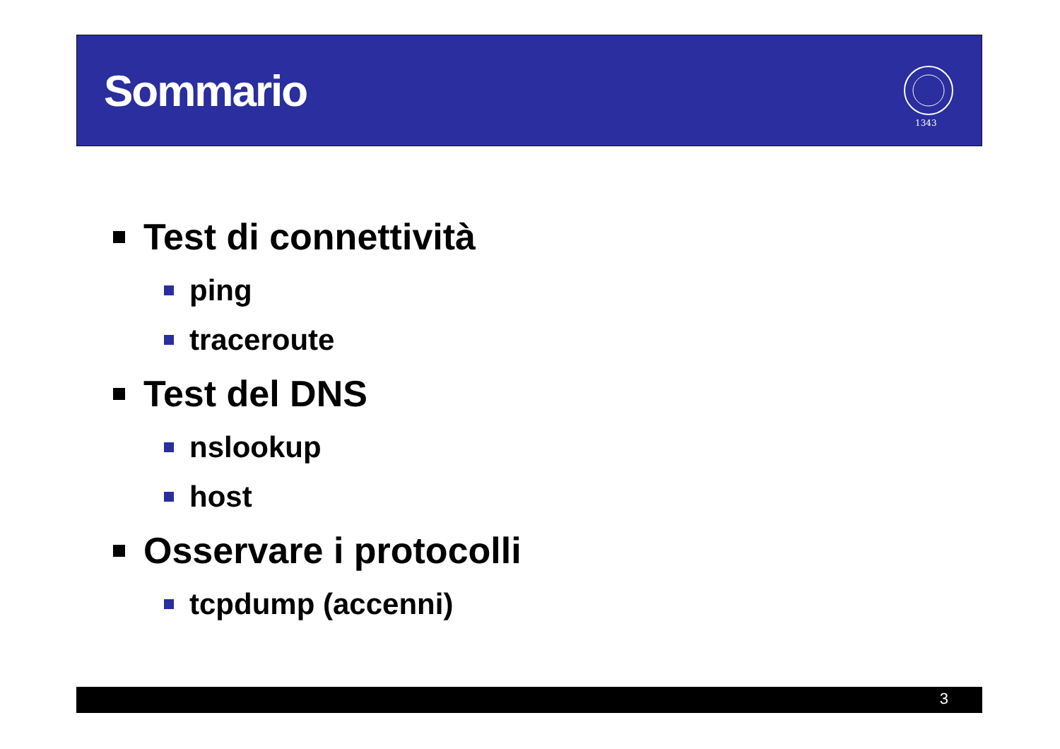Sommario
1343
Test di connettività
ping
traceroute
Test del DNS
nslookup
host
Osservare i protocolli
tcpdump (accenni)
3